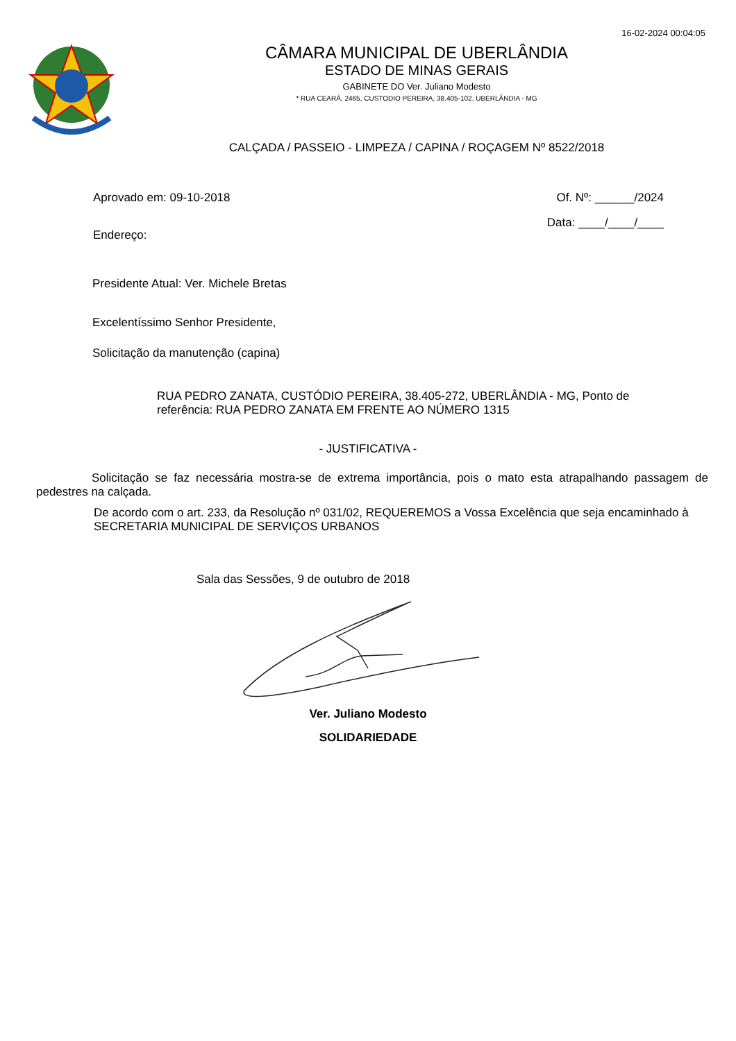16-02-2024 00:04:05
CÂMARA MUNICIPAL DE UBERLÂNDIA
ESTADO DE MINAS GERAIS
GABINETE DO Ver. Juliano Modesto
* RUA CEARÁ, 2465, CUSTODIO PEREIRA, 38.405-102, UBERLÂNDIA - MG
CALÇADA / PASSEIO - LIMPEZA / CAPINA / ROÇAGEM Nº 8522/2018
Aprovado em: 09-10-2018 Of. Nº: ______/2024
Endereço:
Data: ____/____/____
Presidente Atual: Ver. Michele Bretas
Excelentíssimo Senhor Presidente,
Solicitação da manutenção (capina)
RUA PEDRO ZANATA, CUSTÓDIO PEREIRA, 38.405-272, UBERLÂNDIA - MG, Ponto de referência: RUA PEDRO ZANATA EM FRENTE AO NÚMERO 1315
- JUSTIFICATIVA -
Solicitação se faz necessária mostra-se de extrema importância, pois o mato esta atrapalhando passagem de pedestres na calçada.
De acordo com o art. 233, da Resolução nº 031/02, REQUEREMOS a Vossa Excelência que seja encaminhado à SECRETARIA MUNICIPAL DE SERVIÇOS URBANOS
Sala das Sessões, 9 de outubro de 2018
Ver. Juliano Modesto
SOLIDARIEDADE